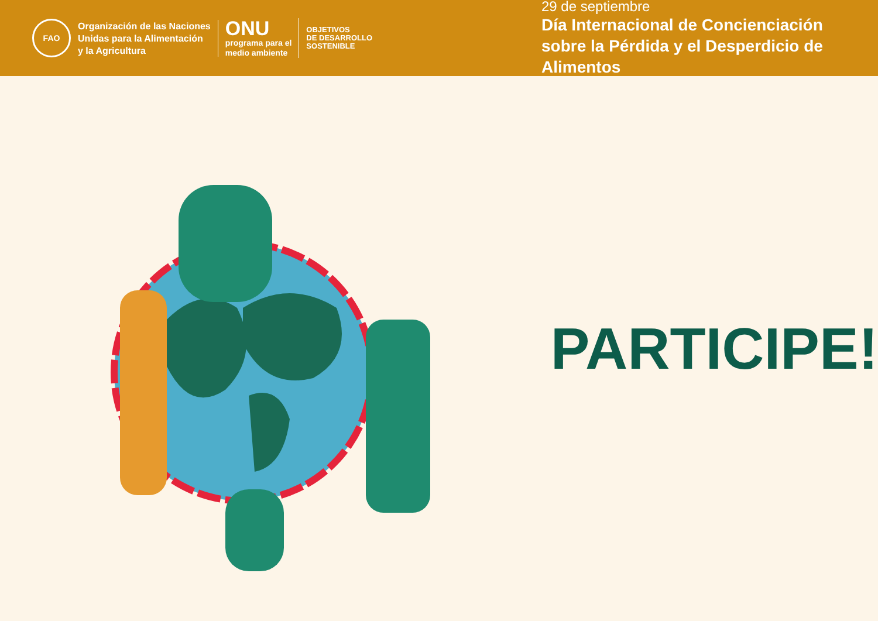FAO
Organización de las Naciones
Unidas para la Alimentación
y la Agricultura
ONU
programa para el
medio ambiente
OBJETIVOS
DE DESARROLLO
SOSTENIBLE
29 de septiembre
Día Internacional de Concienciación sobre la Pérdida y el Desperdicio de Alimentos
PARTICIPE!